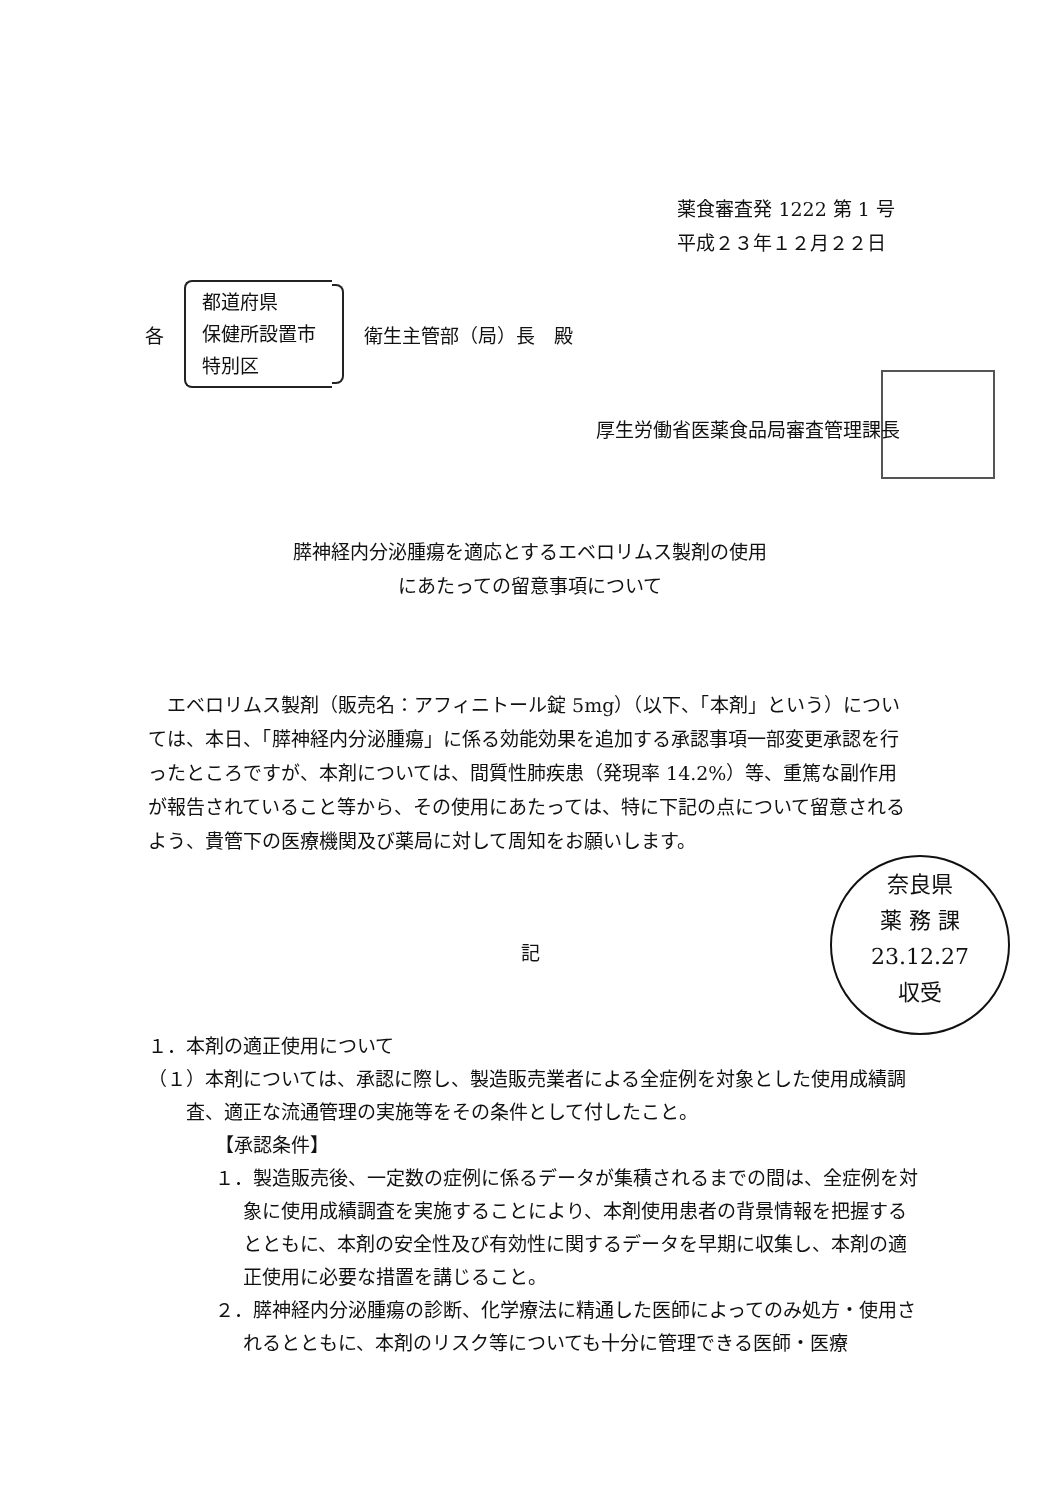薬食審査発 1222 第 1 号
平成２３年１２月２２日
各
都道府県
保健所設置市
特別区
衛生主管部（局）長　殿
厚生労働省医薬食品局審査管理課長
膵神経内分泌腫瘍を適応とするエベロリムス製剤の使用
にあたっての留意事項について
エベロリムス製剤（販売名：アフィニトール錠 5mg）（以下、「本剤」という）については、本日、「膵神経内分泌腫瘍」に係る効能効果を追加する承認事項一部変更承認を行ったところですが、本剤については、間質性肺疾患（発現率 14.2%）等、重篤な副作用が報告されていること等から、その使用にあたっては、特に下記の点について留意されるよう、貴管下の医療機関及び薬局に対して周知をお願いします。
奈良県
薬 務 課
23.12.27
収受
記
１．本剤の適正使用について
（１）本剤については、承認に際し、製造販売業者による全症例を対象とした使用成績調査、適正な流通管理の実施等をその条件として付したこと。
【承認条件】
１．製造販売後、一定数の症例に係るデータが集積されるまでの間は、全症例を対象に使用成績調査を実施することにより、本剤使用患者の背景情報を把握するとともに、本剤の安全性及び有効性に関するデータを早期に収集し、本剤の適正使用に必要な措置を講じること。
２．膵神経内分泌腫瘍の診断、化学療法に精通した医師によってのみ処方・使用されるとともに、本剤のリスク等についても十分に管理できる医師・医療